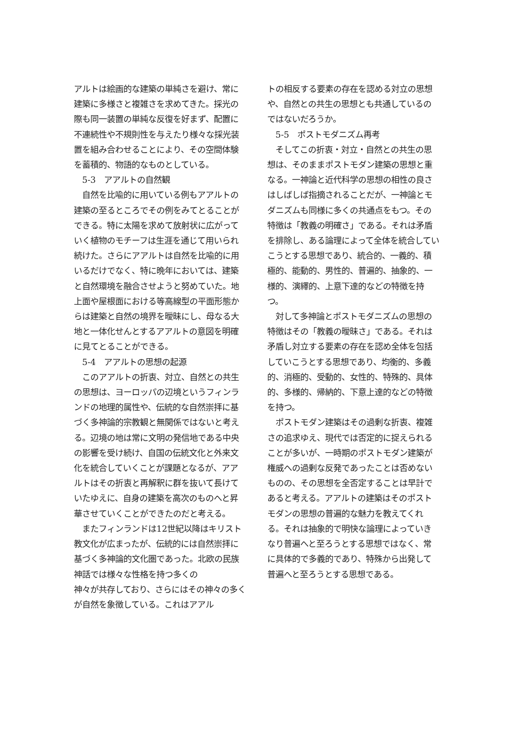アルトは絵画的な建築の単純さを避け、常に建築に多様さと複雑さを求めてきた。採光の際も同一装置の単純な反復を好まず、配置に不連続性や不規則性を与えたり様々な採光装置を組み合わせることにより、その空間体験を蓄積的、物語的なものとしている。
　5-3　アアルトの自然観
　自然を比喩的に用いている例もアアルトの建築の至るところでその例をみてとることができる。特に太陽を求めて放射状に広がっていく植物のモチーフは生涯を通じて用いられ続けた。さらにアアルトは自然を比喩的に用いるだけでなく、特に晩年においては、建築と自然環境を融合させようと努めていた。地上面や屋根面における等高線型の平面形態からは建築と自然の境界を曖昧にし、母なる大地と一体化せんとするアアルトの意図を明確に見てとることができる。
　5-4　アアルトの思想の起源
　このアアルトの折衷、対立、自然との共生の思想は、ヨーロッパの辺境というフィンランドの地理的属性や、伝統的な自然崇拝に基づく多神論的宗教観と無関係ではないと考える。辺境の地は常に文明の発信地である中央の影響を受け続け、自国の伝統文化と外来文化を統合していくことが課題となるが、アアルトはその折衷と再解釈に群を抜いて長けていたゆえに、自身の建築を高次のものへと昇華させていくことができたのだと考える。
　またフィンランドは12世紀以降はキリスト教文化が広まったが、伝統的には自然崇拝に基づく多神論的文化圏であった。北欧の民族神話では様々な性格を持つ多くの
神々が共存しており、さらにはその神々の多くが自然を象徴している。これはアアル
トの相反する要素の存在を認める対立の思想や、自然との共生の思想とも共通しているのではないだろうか。
　5-5　ポストモダニズム再考
　そしてこの折衷・対立・自然との共生の思想は、そのままポストモダン建築の思想と重なる。一神論と近代科学の思想の相性の良さはしばしば指摘されることだが、一神論とモダニズムも同様に多くの共通点をもつ。その特徴は「教義の明確さ」である。それは矛盾を排除し、ある論理によって全体を統合していこうとする思想であり、統合的、一義的、積極的、能動的、男性的、普遍的、抽象的、一様的、演繹的、上意下達的などの特徴を持つ。
　対して多神論とポストモダニズムの思想の特徴はその「教義の曖昧さ」である。それは矛盾し対立する要素の存在を認め全体を包括していこうとする思想であり、均衡的、多義的、消極的、受動的、女性的、特殊的、具体的、多様的、帰納的、下意上達的などの特徴を持つ。
　ポストモダン建築はその過剰な折衷、複雑さの追求ゆえ、現代では否定的に捉えられることが多いが、一時期のポストモダン建築が権威への過剰な反発であったことは否めないものの、その思想を全否定することは早計であると考える。アアルトの建築はそのポストモダンの思想の普遍的な魅力を教えてくれる。それは抽象的で明快な論理によっていきなり普遍へと至ろうとする思想ではなく、常に具体的で多義的であり、特殊から出発して普遍へと至ろうとする思想である。